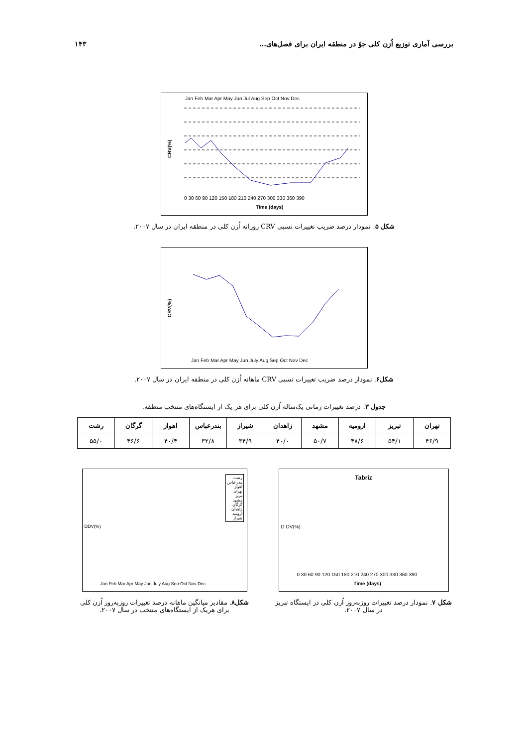۱۴۳ بررسی آماری توزیع اُزن کلی جوّ در منطقه ایران برای فصل‌های...
Jan Feb Mar Apr May Jun Jul Aug Sep Oct Nov Dec
Time (days)
0 30 60 90 120 150 180 210 240 270 300 330 360 390
CRV(%)
شکل ۵. نمودار درصد ضریب تغییرات نسبی CRV روزانه اُزن کلی در منطقه ایران در سال ۲۰۰۷.
Jan Feb Mar Apr May Jun July Aug Sep Oct Nov Dec
CRV(%)
شکل۶. نمودار درصد ضریب تغییرات نسبی CRV ماهانه اُزن کلی در منطقه ایران در سال ۲۰۰۷.
جدول ۳. درصد تغییرات زمانی یک‌ساله اُزن کلی برای هر یک از ایستگاه‌های منتخب منطقه.
| تهران | تبریز | ارومیه | مشهد | زاهدان | شیراز | بندرعباس | اهواز | گرگان | رشت |
| --- | --- | --- | --- | --- | --- | --- | --- | --- | --- |
| ۴۶/۹ | ۵۴/۱ | ۴۸/۶ | ۵۰/۷ | ۴۰/۰ | ۳۴/۹ | ۳۲/۸ | ۴۰/۴ | ۴۶/۶ | ۵۵/۰ |
Tabriz
Time (days)
0 30 60 90 120 150 180 210 240 270 300 330 360 390
D DV(%)
شکل ۷. نمودار درصد تغییرات روزبه‌روز اُزن کلی در ایستگاه تبریز در سال ۲۰۰۷.
رشت
بندرعباس
اهواز
تهران
تبریز
مشهد
گرگان
زاهدان
ارومیه
شیراز
Jan Feb Mar Apr May Jun July Aug Sep Oct Nov Dec
DDV(%)
شکل۸. مقادیر میانگین ماهانه درصد تغییرات روزبه‌روز اُزن کلی برای هریک از ایستگاه‌های منتخب در سال ۲۰۰۷.